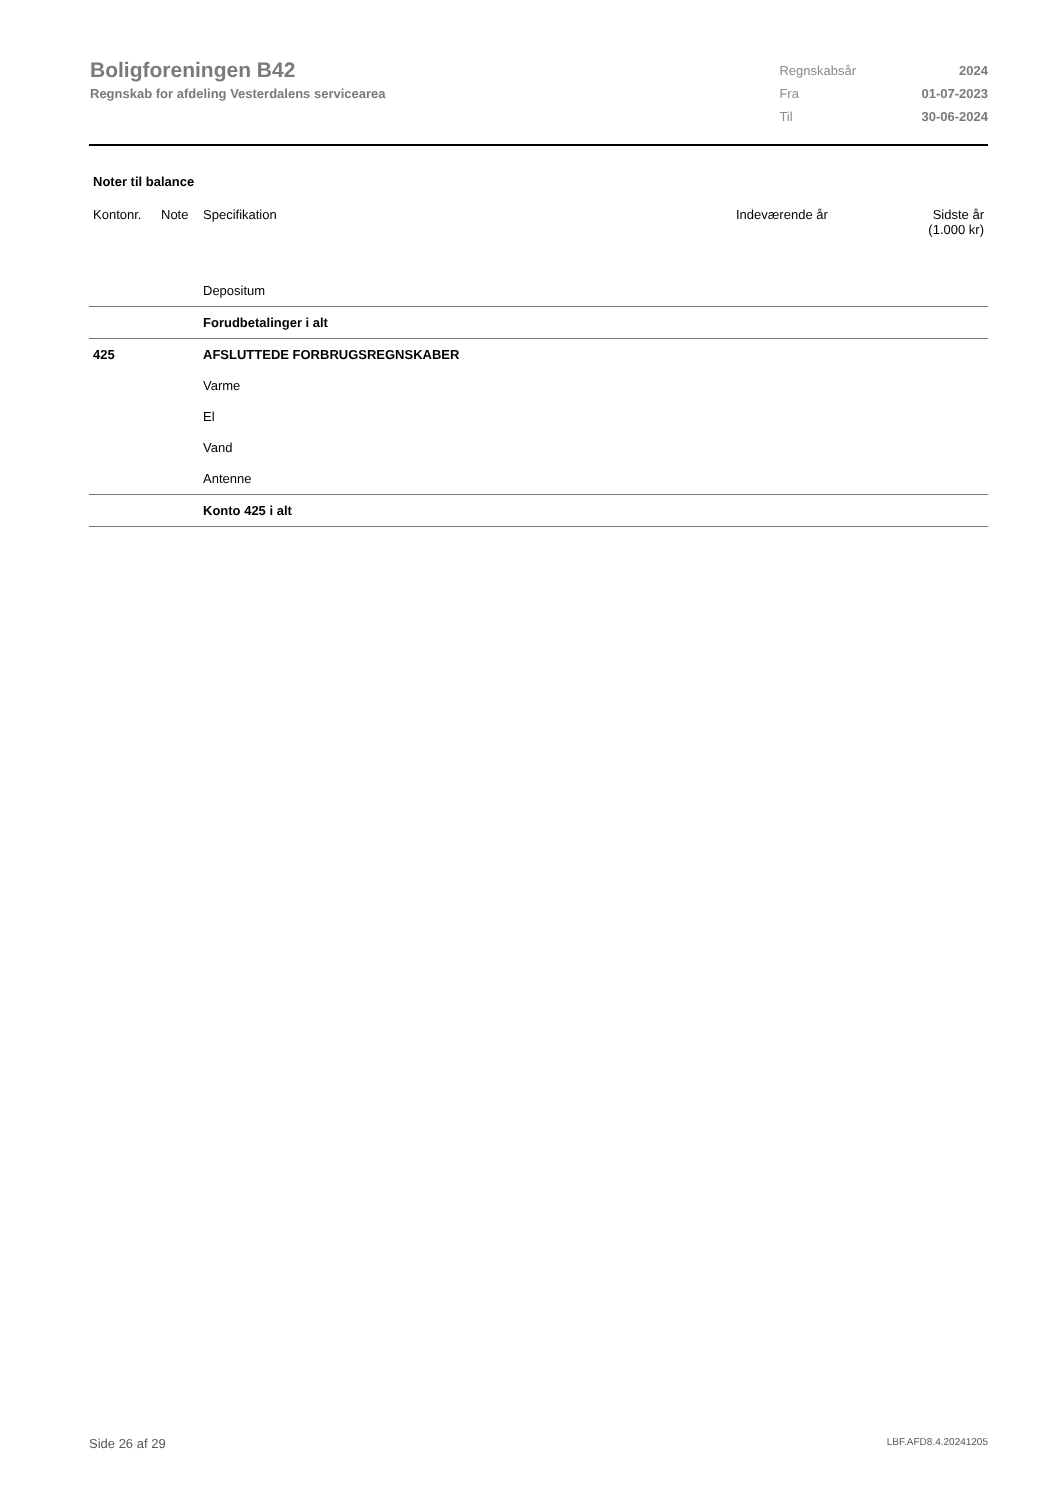Boligforeningen B42
Regnskab for afdeling Vesterdalens servicearea
| Regnskabsår | 2024 |
| Fra | 01-07-2023 |
| Til | 30-06-2024 |
Noter til balance
| Kontonr. | Note | Specifikation | Indeværende år | Sidste år (1.000 kr) |
| --- | --- | --- | --- | --- |
| | | Depositum | | |
| | | Forudbetalinger i alt | | |
| 425 | | AFSLUTTEDE FORBRUGSREGNSKABER | | |
| | | Varme | | |
| | | El | | |
| | | Vand | | |
| | | Antenne | | |
| | | Konto 425 i alt | | |
Side 26 af 29 LBF.AFD8.4.20241205